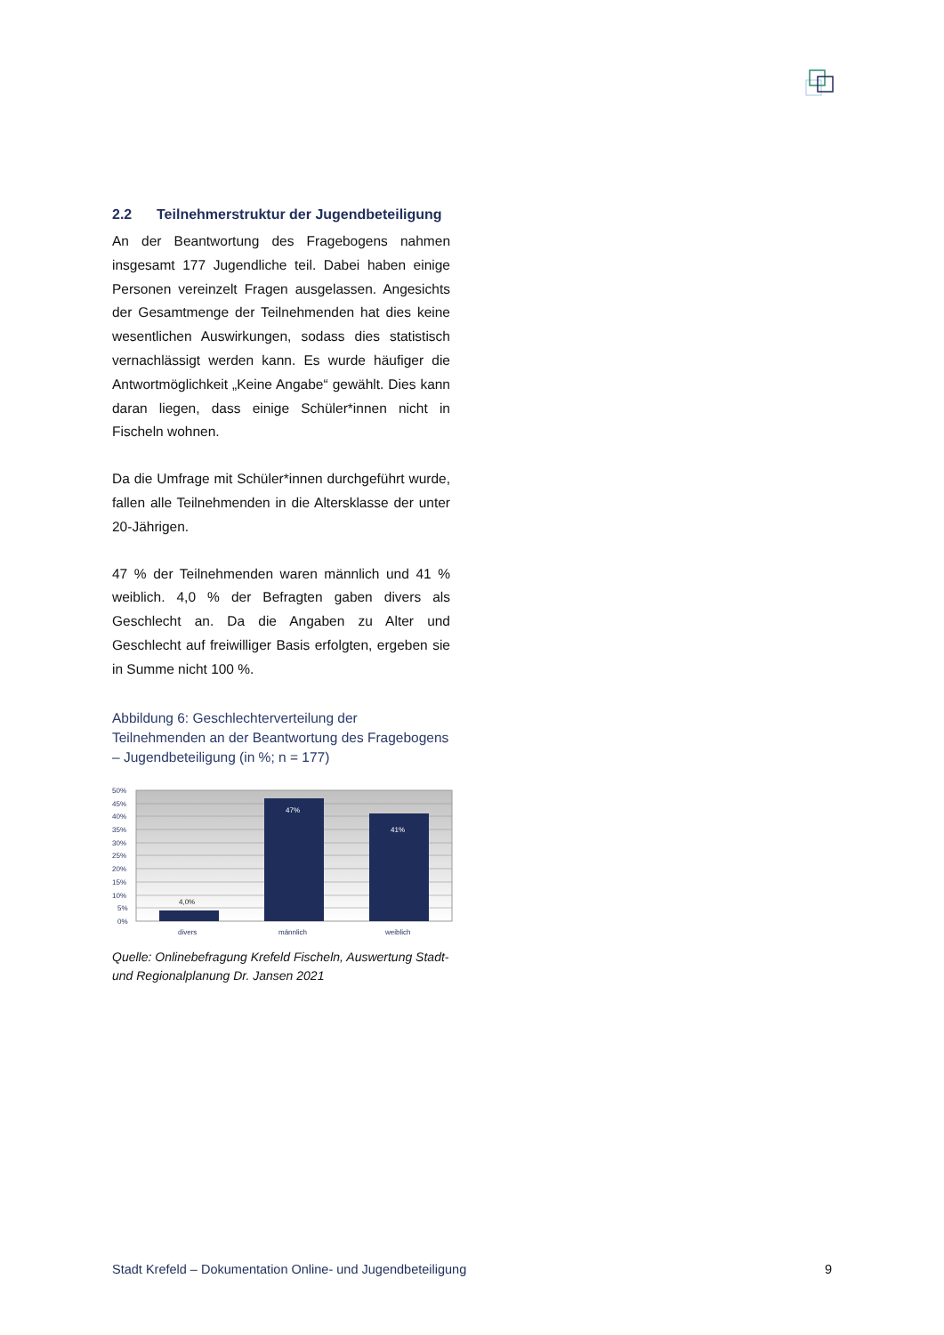2.2 Teilnehmerstruktur der Jugendbeteiligung
An der Beantwortung des Fragebogens nahmen insgesamt 177 Jugendliche teil. Dabei haben einige Personen vereinzelt Fragen ausgelassen. Angesichts der Gesamtmenge der Teilnehmenden hat dies keine wesentlichen Auswirkungen, sodass dies statistisch vernachlässigt werden kann. Es wurde häufiger die Antwortmöglichkeit „Keine Angabe“ gewählt. Dies kann daran liegen, dass einige Schüler*innen nicht in Fischeln wohnen.
Da die Umfrage mit Schüler*innen durchgeführt wurde, fallen alle Teilnehmenden in die Altersklasse der unter 20-Jährigen.
47 % der Teilnehmenden waren männlich und 41 % weiblich. 4,0 % der Befragten gaben divers als Geschlecht an. Da die Angaben zu Alter und Geschlecht auf freiwilliger Basis erfolgten, ergeben sie in Summe nicht 100 %.
Abbildung 6: Geschlechterverteilung der Teilnehmenden an der Beantwortung des Fragebogens – Jugendbeteiligung (in %; n = 177)
50%
45%
40%
35%
30%
25%
20%
15%
10%
5%
0%
4,0%
47%
41%
divers
männlich
weiblich
Quelle: Onlinebefragung Krefeld Fischeln, Auswertung Stadt-und Regionalplanung Dr. Jansen 2021
Stadt Krefeld – Dokumentation Online- und Jugendbeteiligung 9